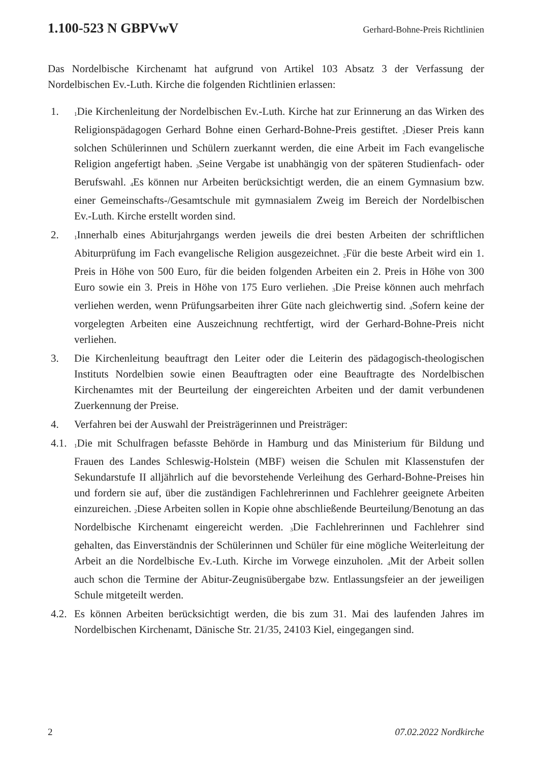1.100-523 N GBPVwV Gerhard-Bohne-Preis Richtlinien
Das Nordelbische Kirchenamt hat aufgrund von Artikel 103 Absatz 3 der Verfassung der Nordelbischen Ev.-Luth. Kirche die folgenden Richtlinien erlassen:
1.
<sub>1</sub>Die Kirchenleitung der Nordelbischen Ev.-Luth. Kirche hat zur Erinnerung an das Wirken des Religionspädagogen Gerhard Bohne einen Gerhard-Bohne-Preis gestiftet. <sub>2</sub>Dieser Preis kann solchen Schülerinnen und Schülern zuerkannt werden, die eine Arbeit im Fach evangelische Religion angefertigt haben. <sub>3</sub>Seine Vergabe ist unabhängig von der späteren Studienfach- oder Berufswahl. <sub>4</sub>Es können nur Arbeiten berücksichtigt werden, die an einem Gymnasium bzw. einer Gemeinschafts-/Gesamtschule mit gymnasialem Zweig im Bereich der Nordelbischen Ev.-Luth. Kirche erstellt worden sind.
2.
<sub>1</sub>Innerhalb eines Abiturjahrgangs werden jeweils die drei besten Arbeiten der schriftlichen Abiturprüfung im Fach evangelische Religion ausgezeichnet. <sub>2</sub>Für die beste Arbeit wird ein 1. Preis in Höhe von 500 Euro, für die beiden folgenden Arbeiten ein 2. Preis in Höhe von 300 Euro sowie ein 3. Preis in Höhe von 175 Euro verliehen. <sub>3</sub>Die Preise können auch mehrfach verliehen werden, wenn Prüfungsarbeiten ihrer Güte nach gleichwertig sind. <sub>4</sub>Sofern keine der vorgelegten Arbeiten eine Auszeichnung rechtfertigt, wird der Gerhard-Bohne-Preis nicht verliehen.
3. Die Kirchenleitung beauftragt den Leiter oder die Leiterin des pädagogisch-theologischen Instituts Nordelbien sowie einen Beauftragten oder eine Beauftragte des Nordelbischen Kirchenamtes mit der Beurteilung der eingereichten Arbeiten und der damit verbundenen Zuerkennung der Preise.
4. Verfahren bei der Auswahl der Preisträgerinnen und Preisträger:
4.1.
<sub>1</sub>Die mit Schulfragen befasste Behörde in Hamburg und das Ministerium für Bildung und Frauen des Landes Schleswig-Holstein (MBF) weisen die Schulen mit Klassenstufen der Sekundarstufe II alljährlich auf die bevorstehende Verleihung des Gerhard-Bohne-Preises hin und fordern sie auf, über die zuständigen Fachlehrerinnen und Fachlehrer geeignete Arbeiten einzureichen. <sub>2</sub>Diese Arbeiten sollen in Kopie ohne abschließende Beurteilung/Benotung an das Nordelbische Kirchenamt eingereicht werden. <sub>3</sub>Die Fachlehrerinnen und Fachlehrer sind gehalten, das Einverständnis der Schülerinnen und Schüler für eine mögliche Weiterleitung der Arbeit an die Nordelbische Ev.-Luth. Kirche im Vorwege einzuholen. <sub>4</sub>Mit der Arbeit sollen auch schon die Termine der Abitur-Zeugnisübergabe bzw. Entlassungsfeier an der jeweiligen Schule mitgeteilt werden.
4.2.
Es können Arbeiten berücksichtigt werden, die bis zum 31. Mai des laufenden Jahres im Nordelbischen Kirchenamt, Dänische Str. 21/35, 24103 Kiel, eingegangen sind.
2 07.02.2022 Nordkirche